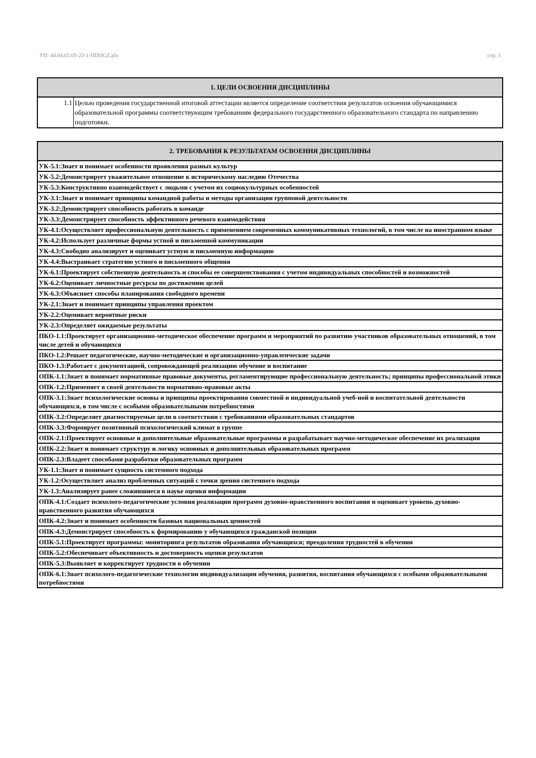УП: 44.04.02.05-23-1-ППOGZ.plx стр. 3
| 1. ЦЕЛИ ОСВОЕНИЯ ДИСЦИПЛИНЫ | |
| --- | --- |
| 1.1 | Целью проведения государственной итоговой аттестации является определение соответствия результатов освоения обучающимися образовательной программы соответствующим требованиям федерального государственного образовательного стандарта по направлению подготовки. |
| 2. ТРЕБОВАНИЯ К РЕЗУЛЬТАТАМ ОСВОЕНИЯ ДИСЦИПЛИНЫ |
| --- |
| УК-5.1:Знает и понимает особенности проявления разных культур |
| УК-5.2:Демонстрирует уважительное отношение к историческому наследию Отечества |
| УК-5.3:Конструктивно взаимодействует с людьми с учетом их социокультурных особенностей |
| УК-3.1:Знает и понимает принципы командной работы и методы организации групповой деятельности |
| УК-3.2:Демонстрирует способность работать в команде |
| УК-3.3:Демонстрирует способность эффективного речевого взаимодействия |
| УК-4.1:Осуществляет профессиональную деятельность с применением современных коммуникативных технологий, в том числе на иностранном языке |
| УК-4.2:Использует различные формы устной и письменной коммуникации |
| УК-4.3:Свободно анализирует и оценивает устную и письменную информацию |
| УК-4.4:Выстраивает стратегию устного и письменного общения |
| УК-6.1:Проектирует собственную деятельность и способы ее совершенствования с учетом индивидуальных способностей и возможностей |
| УК-6.2:Оценивает личностные ресурсы по достижению целей |
| УК-6.3:Объясняет способы планирования свободного времени |
| УК-2.1:Знает и понимает принципы управления проектом |
| УК-2.2:Оценивает вероятные риски |
| УК-2.3:Определяет ожидаемые результаты |
| ПКО-1.1:Проектирует организационно-методическое обеспечение программ и мероприятий по развитию участников образовательных отношений, в том числе детей и обучающихся |
| ПКО-1.2:Решает педагогические, научно-методические и организационно-управленческие задачи |
| ПКО-1.3:Работает с документацией, сопровождающей реализацию обучение и воспитание |
| ОПК-1.1:Знает и понимает нормативные правовые документы, регламентирующие профессиональную деятельность; принципы профессиональной этики |
| ОПК-1.2:Применяет в своей деятельности нормативно-правовые акты |
| ОПК-3.1:Знает психологические основы и принципы проектирования совместной и индивидуальной учеб-ной и воспитательной деятельности обучающихся, в том числе с особыми образовательными потребностями |
| ОПК-3.2:Определяет диагностируемые цели в соответствии с требованиями образовательных стандартов |
| ОПК-3.3:Формирует позитивный психологический климат в группе |
| ОПК-2.1:Проектирует основные и дополнительные образовательные программы и разрабатывает научно-методическое обеспечение их реализации |
| ОПК-2.2:Знает и понимает структуру и логику основных и дополнительных образовательных программ |
| ОПК-2.3:Владеет способами разработки образовательных программ |
| УК-1.1:Знает и понимает сущность системного подхода |
| УК-1.2:Осуществляет анализ проблемных ситуаций с точки зрения системного подхода |
| УК-1.3:Анализирует ранее сложившиеся в науке оценки информации |
| ОПК-4.1:Создает психолого-педагогические условия реализации программ духовно-нравственного воспитания и оценивает уровень духовно-нравственного развития обучающихся |
| ОПК-4.2:Знает и понимает особенности базовых национальных ценностей |
| ОПК-4.3:Демонстрирует способность к формированию у обучающихся гражданской позиции |
| ОПК-5.1:Проектирует программы: мониторинга результатов образования обучающихся; преодоления трудностей в обучении |
| ОПК-5.2:Обеспечивает объективность и достоверность оценки результатов |
| ОПК-5.3:Выявляет и корректирует трудности в обучении |
| ОПК-6.1:Знает психолого-педагогические технологии индивидуализации обучения, развития, воспитания обучающихся с особыми образовательными потребностями |